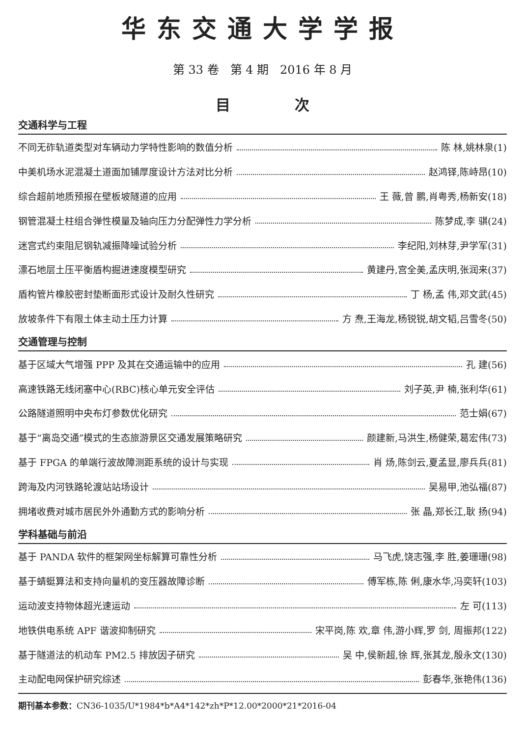华东交通大学学报
第 33 卷 第 4 期 2016 年 8 月
目 次
交通科学与工程
不同无砟轨道类型对车辆动力学特性影响的数值分析 陈 林,姚林泉(1)
中美机场水泥混凝土道面加铺厚度设计方法对比分析 赵鸿铎,陈峙昂(10)
综合超前地质预报在壁板坡隧道的应用 王 薇,曾 鹏,肖粤秀,杨新安(18)
钢管混凝土柱组合弹性模量及轴向压力分配弹性力学分析 陈梦成,李 骐(24)
迷宫式约束阻尼钢轨减振降噪试验分析 李纪阳,刘林芽,尹学军(31)
漂石地层土压平衡盾构掘进速度模型研究 黄建丹,宫全美,孟庆明,张润来(37)
盾构管片橡胶密封垫断面形式设计及耐久性研究 丁 杨,孟 伟,邓文武(45)
放坡条件下有限土体主动土压力计算 方 焘,王海龙,杨锐锐,胡文韬,吕雪冬(50)
交通管理与控制
基于区域大气增强 PPP 及其在交通运输中的应用 孔 建(56)
高速铁路无线闭塞中心(RBC)核心单元安全评估 刘子英,尹 楠,张利华(61)
公路隧道照明中央布灯参数优化研究 范士娟(67)
基于“离岛交通”模式的生态旅游景区交通发展策略研究 颜建新,马洪生,杨健荣,葛宏伟(73)
基于 FPGA 的单端行波故障测距系统的设计与实现 肖 炀,陈剑云,夏孟显,廖兵兵(81)
跨海及内河铁路轮渡站站场设计 吴易甲,池弘福(87)
拥堵收费对城市居民外外通勤方式的影响分析 张 晶,郑长江,耿 扬(94)
学科基础与前沿
基于 PANDA 软件的框架网坐标解算可靠性分析 马飞虎,饶志强,李 胜,姜珊珊(98)
基于蜻蜓算法和支持向量机的变压器故障诊断 傅军栋,陈 俐,康水华,冯奕轩(103)
运动波支持物体超光速运动 左 可(113)
地铁供电系统 APF 谐波抑制研究 宋平岗,陈 欢,章 伟,游小辉,罗 剑, 周振邦(122)
基于隧道法的机动车 PM2.5 排放因子研究 吴 中,侯新超,徐 辉,张其龙,殷永文(130)
主动配电网保护研究综述 彭春华,张艳伟(136)
期刊基本参数：CN36-1035/U*1984*b*A4*142*zh*P*12.00*2000*21*2016-04